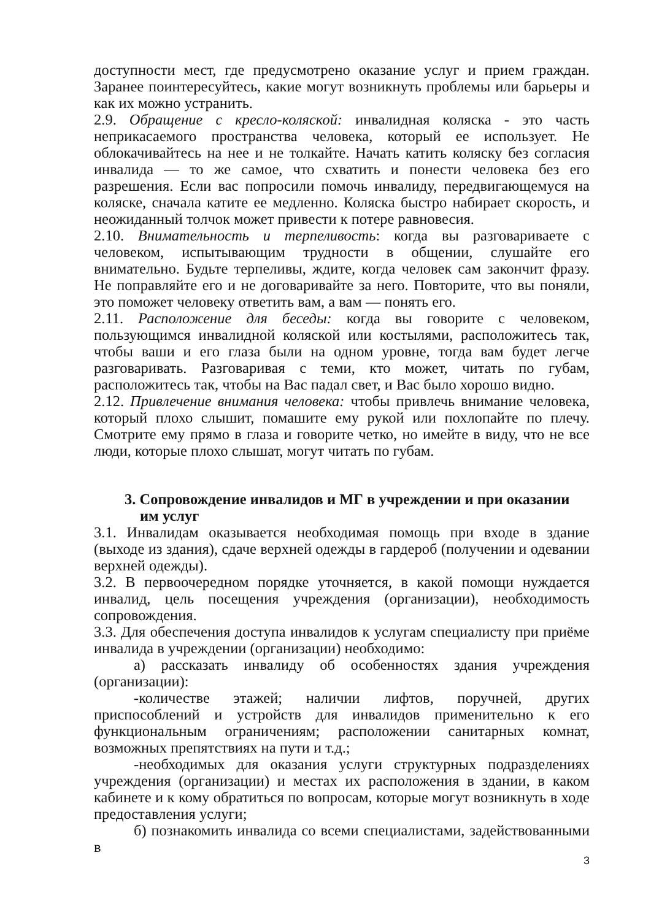доступности мест, где предусмотрено оказание услуг и прием граждан. Заранее поинтересуйтесь, какие могут возникнуть проблемы или барьеры и как их можно устранить.
2.9. Обращение с кресло-коляской: инвалидная коляска - это часть неприкасаемого пространства человека, который ее использует. Не облокачивайтесь на нее и не толкайте. Начать катить коляску без согласия инвалида — то же самое, что схватить и понести человека без его разрешения. Если вас попросили помочь инвалиду, передвигающемуся на коляске, сначала катите ее медленно. Коляска быстро набирает скорость, и неожиданный толчок может привести к потере равновесия.
2.10. Внимательность и терпеливость: когда вы разговариваете с человеком, испытывающим трудности в общении, слушайте его внимательно. Будьте терпеливы, ждите, когда человек сам закончит фразу. Не поправляйте его и не договаривайте за него. Повторите, что вы поняли, это поможет человеку ответить вам, а вам — понять его.
2.11. Расположение для беседы: когда вы говорите с человеком, пользующимся инвалидной коляской или костылями, расположитесь так, чтобы ваши и его глаза были на одном уровне, тогда вам будет легче разговаривать. Разговаривая с теми, кто может, читать по губам, расположитесь так, чтобы на Вас падал свет, и Вас было хорошо видно.
2.12. Привлечение внимания человека: чтобы привлечь внимание человека, который плохо слышит, помашите ему рукой или похлопайте по плечу. Смотрите ему прямо в глаза и говорите четко, но имейте в виду, что не все люди, которые плохо слышат, могут читать по губам.
3. Сопровождение инвалидов и МГ в учреждении и при оказании им услуг
3.1. Инвалидам оказывается необходимая помощь при входе в здание (выходе из здания), сдаче верхней одежды в гардероб (получении и одевании верхней одежды).
3.2. В первоочередном порядке уточняется, в какой помощи нуждается инвалид, цель посещения учреждения (организации), необходимость сопровождения.
3.3. Для обеспечения доступа инвалидов к услугам специалисту при приёме инвалида в учреждении (организации) необходимо:
а) рассказать инвалиду об особенностях здания учреждения (организации):
-количестве этажей; наличии лифтов, поручней, других приспособлений и устройств для инвалидов применительно к его функциональным ограничениям; расположении санитарных комнат, возможных препятствиях на пути и т.д.;
-необходимых для оказания услуги структурных подразделениях учреждения (организации) и местах их расположения в здании, в каком кабинете и к кому обратиться по вопросам, которые могут возникнуть в ходе предоставления услуги;
б) познакомить инвалида со всеми специалистами, задействованными в
3